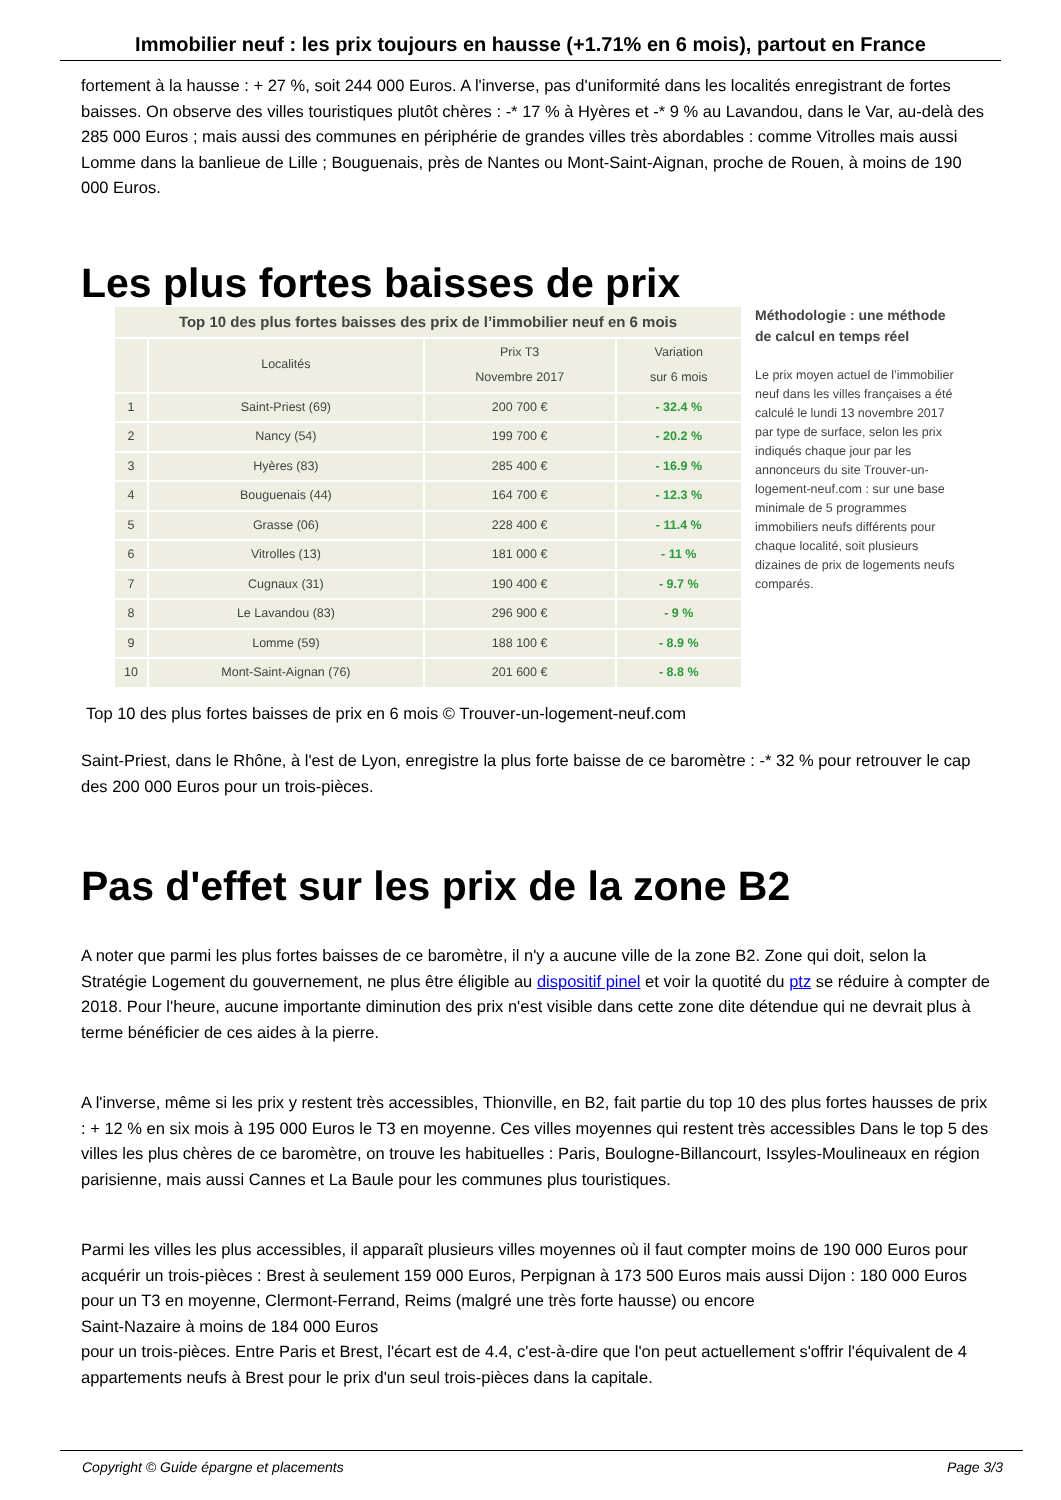Immobilier neuf : les prix toujours en hausse (+1.71% en 6 mois), partout en France
fortement à la hausse : + 27 %, soit 244 000 Euros. A l'inverse, pas d'uniformité dans les localités enregistrant de fortes baisses. On observe des villes touristiques plutôt chères : -* 17 % à Hyères et -* 9 % au Lavandou, dans le Var, au-delà des 285 000 Euros ; mais aussi des communes en périphérie de grandes villes très abordables : comme Vitrolles mais aussi Lomme dans la banlieue de Lille ; Bouguenais, près de Nantes ou Mont-Saint-Aignan, proche de Rouen, à moins de 190 000 Euros.
Les plus fortes baisses de prix
| Top 10 des plus fortes baisses des prix de l’immobilier neuf en 6 mois | | | |
| --- | --- | --- | --- |
| | Localités | Prix T3 Novembre 2017 | Variation sur 6 mois |
| 1 | Saint-Priest (69) | 200 700 € | - 32.4 % |
| 2 | Nancy (54) | 199 700 € | - 20.2 % |
| 3 | Hyères (83) | 285 400 € | - 16.9 % |
| 4 | Bouguenais (44) | 164 700 € | - 12.3 % |
| 5 | Grasse (06) | 228 400 € | - 11.4 % |
| 6 | Vitrolles (13) | 181 000 € | - 11 % |
| 7 | Cugnaux (31) | 190 400 € | - 9.7 % |
| 8 | Le Lavandou (83) | 296 900 € | - 9 % |
| 9 | Lomme (59) | 188 100 € | - 8.9 % |
| 10 | Mont-Saint-Aignan (76) | 201 600 € | - 8.8 % |
Méthodologie : une méthode de calcul en temps réel
Le prix moyen actuel de l’immobilier neuf dans les villes françaises a été calculé le lundi 13 novembre 2017 par type de surface, selon les prix indiqués chaque jour par les annonceurs du site Trouver-un-logement-neuf.com : sur une base minimale de 5 programmes immobiliers neufs différents pour chaque localité, soit plusieurs dizaines de prix de logements neufs comparés.
Top 10 des plus fortes baisses de prix en 6 mois © Trouver-un-logement-neuf.com
Saint-Priest, dans le Rhône, à l'est de Lyon, enregistre la plus forte baisse de ce baromètre : -* 32 % pour retrouver le cap des 200 000 Euros pour un trois-pièces.
Pas d'effet sur les prix de la zone B2
A noter que parmi les plus fortes baisses de ce baromètre, il n'y a aucune ville de la zone B2. Zone qui doit, selon la Stratégie Logement du gouvernement, ne plus être éligible au dispositif pinel et voir la quotité du ptz se réduire à compter de 2018. Pour l'heure, aucune importante diminution des prix n'est visible dans cette zone dite détendue qui ne devrait plus à terme bénéficier de ces aides à la pierre.
A l'inverse, même si les prix y restent très accessibles, Thionville, en B2, fait partie du top 10 des plus fortes hausses de prix : + 12 % en six mois à 195 000 Euros le T3 en moyenne. Ces villes moyennes qui restent très accessibles Dans le top 5 des villes les plus chères de ce baromètre, on trouve les habituelles : Paris, Boulogne-Billancourt, Issyles-Moulineaux en région parisienne, mais aussi Cannes et La Baule pour les communes plus touristiques.
Parmi les villes les plus accessibles, il apparaît plusieurs villes moyennes où il faut compter moins de 190 000 Euros pour acquérir un trois-pièces : Brest à seulement 159 000 Euros, Perpignan à 173 500 Euros mais aussi Dijon : 180 000 Euros pour un T3 en moyenne, Clermont-Ferrand, Reims (malgré une très forte hausse) ou encore
Saint-Nazaire à moins de 184 000 Euros
pour un trois-pièces. Entre Paris et Brest, l'écart est de 4.4, c'est-à-dire que l'on peut actuellement s'offrir l'équivalent de 4 appartements neufs à Brest pour le prix d'un seul trois-pièces dans la capitale.
Copyright © Guide épargne et placements Page 3/3